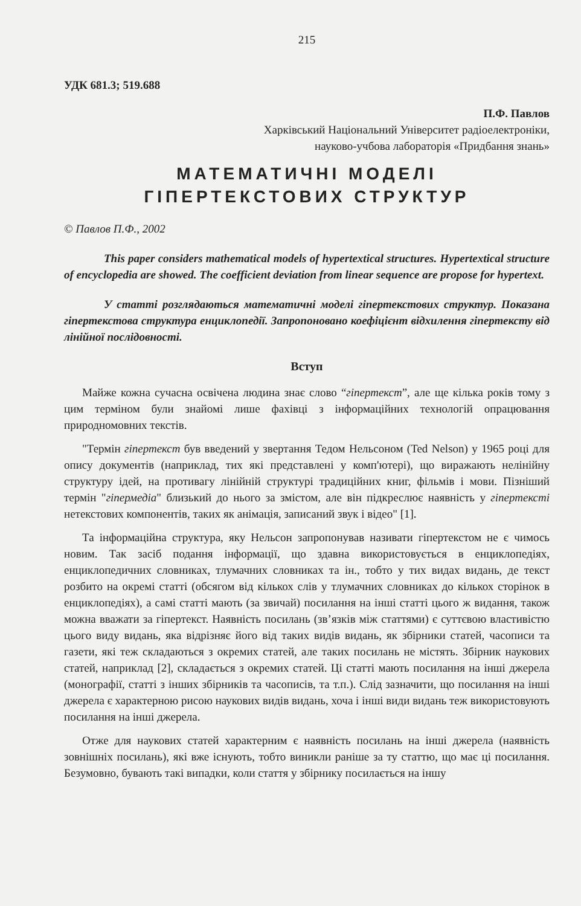215
УДК 681.3; 519.688
П.Ф. Павлов
Харківський Національний Університет радіоелектроніки,
науково-учбова лабораторія «Придбання знань»
МАТЕМАТИЧНІ МОДЕЛІ
ГІПЕРТЕКСТОВИХ СТРУКТУР
© Павлов П.Ф., 2002
This paper considers mathematical models of hypertextical structures. Hypertextical structure of encyclopedia are showed. The coefficient deviation from linear sequence are propose for hypertext.
У статті розглядаються математичні моделі гіпертекстових структур. Показана гіпертекстова структура енциклопедії. Запропоновано коефіцієнт відхилення гіпертексту від лінійної послідовності.
Вступ
Майже кожна сучасна освічена людина знає слово “гіпертекст”, але ще кілька років тому з цим терміном були знайомі лише фахівці з інформаційних технологій опрацювання природномовних текстів.
"Термін гіпертекст був введений у звертання Тедом Нельсоном (Ted Nelson) у 1965 році для опису документів (наприклад, тих які представлені у комп'ютері), що виражають нелінійну структуру ідей, на противагу лінійній структурі традиційних книг, фільмів і мови. Пізніший термін "гіпермедіа" близький до нього за змістом, але він підкреслює наявність у гіпертексті нетекстових компонентів, таких як анімація, записаний звук і відео" [1].
Та інформаційна структура, яку Нельсон запропонував називати гіпертекстом не є чимось новим. Так засіб подання інформації, що здавна використовується в енциклопедіях, енциклопедичних словниках, тлумачних словниках та ін., тобто у тих видах видань, де текст розбито на окремі статті (обсягом від кількох слів у тлумачних словниках до кількох сторінок в енциклопедіях), а самі статті мають (за звичай) посилання на інші статті цього ж видання, також можна вважати за гіпертекст. Наявність посилань (зв’язків між статтями) є суттєвою властивістю цього виду видань, яка відрізняє його від таких видів видань, як збірники статей, часописи та газети, які теж складаються з окремих статей, але таких посилань не містять. Збірник наукових статей, наприклад [2], складається з окремих статей. Ці статті мають посилання на інші джерела (монографії, статті з інших збірників та часописів, та т.п.). Слід зазначити, що посилання на інші джерела є характерною рисою наукових видів видань, хоча і інші види видань теж використовують посилання на інші джерела.
Отже для наукових статей характерним є наявність посилань на інші джерела (наявність зовнішніх посилань), які вже існують, тобто виникли раніше за ту статтю, що має ці посилання. Безумовно, бувають такі випадки, коли стаття у збірнику посилається на іншу